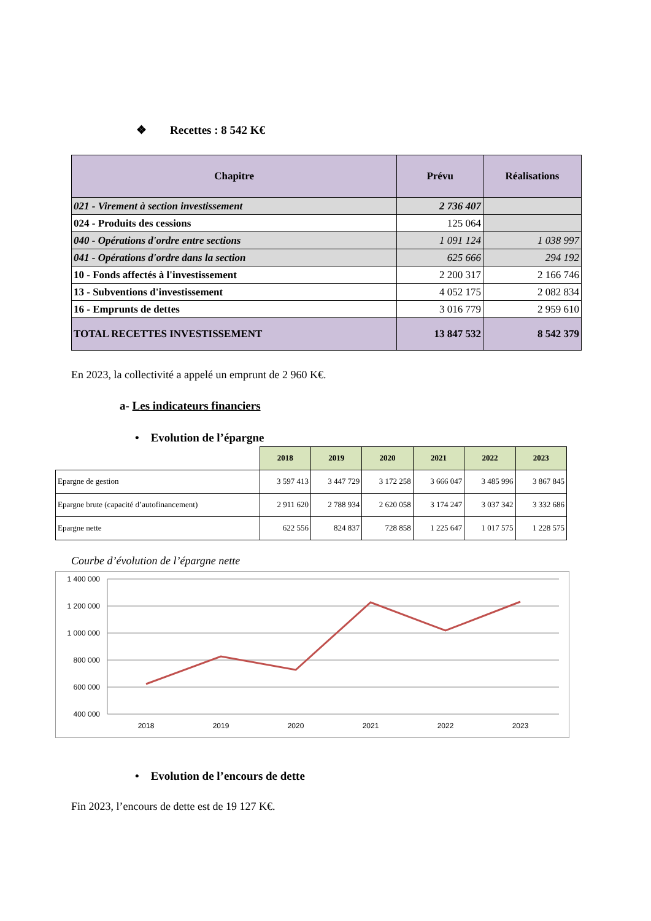❖ Recettes : 8 542 K€
| Chapitre | Prévu | Réalisations |
| --- | --- | --- |
| 021 - Virement à section investissement | 2 736 407 | |
| 024 - Produits des cessions | 125 064 | |
| 040 - Opérations d'ordre entre sections | 1 091 124 | 1 038 997 |
| 041 - Opérations d'ordre dans la section | 625 666 | 294 192 |
| 10 - Fonds affectés à l'investissement | 2 200 317 | 2 166 746 |
| 13 - Subventions d'investissement | 4 052 175 | 2 082 834 |
| 16 - Emprunts de dettes | 3 016 779 | 2 959 610 |
| TOTAL RECETTES INVESTISSEMENT | 13 847 532 | 8 542 379 |
En 2023, la collectivité a appelé un emprunt de 2 960 K€.
a- Les indicateurs financiers
• Evolution de l’épargne
| | 2018 | 2019 | 2020 | 2021 | 2022 | 2023 |
| Epargne de gestion | 3 597 413 | 3 447 729 | 3 172 258 | 3 666 047 | 3 485 996 | 3 867 845 |
| Epargne brute (capacité d’autofinancement) | 2 911 620 | 2 788 934 | 2 620 058 | 3 174 247 | 3 037 342 | 3 332 686 |
| Epargne nette | 622 556 | 824 837 | 728 858 | 1 225 647 | 1 017 575 | 1 228 575 |
Courbe d’évolution de l’épargne nette
1 400 000
1 200 000
1 000 000
800 000
600 000
400 000
2018
2019
2020
2021
2022
2023
• Evolution de l’encours de dette
Fin 2023, l’encours de dette est de 19 127 K€.